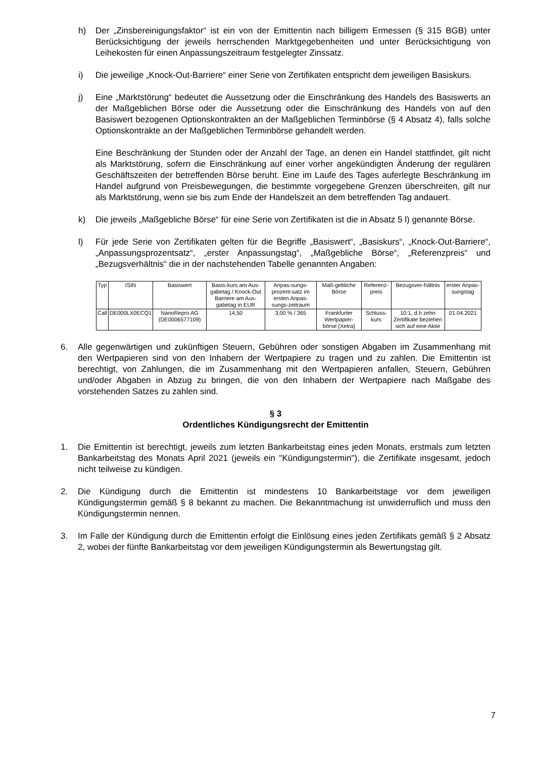h) Der „Zinsbereinigungsfaktor“ ist ein von der Emittentin nach billigem Ermessen (§ 315 BGB) unter Berücksichtigung der jeweils herrschenden Marktgegebenheiten und unter Berücksichtigung von Leihekosten für einen Anpassungszeitraum festgelegter Zinssatz.
i) Die jeweilige „Knock-Out-Barriere“ einer Serie von Zertifikaten entspricht dem jeweiligen Basiskurs.
j) Eine „Marktstörung“ bedeutet die Aussetzung oder die Einschränkung des Handels des Basiswerts an der Maßgeblichen Börse oder die Aussetzung oder die Einschränkung des Handels von auf den Basiswert bezogenen Optionskontrakten an der Maßgeblichen Terminbörse (§ 4 Absatz 4), falls solche Optionskontrakte an der Maßgeblichen Terminbörse gehandelt werden.
Eine Beschränkung der Stunden oder der Anzahl der Tage, an denen ein Handel stattfindet, gilt nicht als Marktstörung, sofern die Einschränkung auf einer vorher angekündigten Änderung der regulären Geschäftszeiten der betreffenden Börse beruht. Eine im Laufe des Tages auferlegte Beschränkung im Handel aufgrund von Preisbewegungen, die bestimmte vorgegebene Grenzen überschreiten, gilt nur als Marktstörung, wenn sie bis zum Ende der Handelszeit an dem betreffenden Tag andauert.
k) Die jeweils „Maßgebliche Börse“ für eine Serie von Zertifikaten ist die in Absatz 5 l) genannte Börse.
l) Für jede Serie von Zertifikaten gelten für die Begriffe „Basiswert“, „Basiskurs“, „Knock-Out-Barriere“, „Anpassungsprozentsatz“, „erster Anpassungstag“, „Maßgebliche Börse“, „Referenzpreis“ und „Bezugsverhältnis“ die in der nachstehenden Tabelle genannten Angaben:
| Typ | ISIN | Basiswert | Basis-kurs am Aus-gabetag / Knock-Out Barriere am Aus-gabetag in EUR | Anpas-sungs-prozent-satz im ersten Anpas-sungs-zeitraum | Maß-gebliche Börse | Referenz-preis | Bezugsver-hältnis | erster Anpas-sungstag |
| --- | --- | --- | --- | --- | --- | --- | --- | --- |
| Call | DE000LX0ECQ1 | NanoRepro AG (DE0006577109) | 14,50 | 3,00 % / 365 | Frankfurter Wertpapier-börse (Xetra) | Schluss-kurs | 10:1, d.h zehn Zertifikate beziehen sich auf eine Aktie | 01.04.2021 |
6. Alle gegenwärtigen und zukünftigen Steuern, Gebühren oder sonstigen Abgaben im Zusammenhang mit den Wertpapieren sind von den Inhabern der Wertpapiere zu tragen und zu zahlen. Die Emittentin ist berechtigt, von Zahlungen, die im Zusammenhang mit den Wertpapieren anfallen, Steuern, Gebühren und/oder Abgaben in Abzug zu bringen, die von den Inhabern der Wertpapiere nach Maßgabe des vorstehenden Satzes zu zahlen sind.
§ 3
Ordentliches Kündigungsrecht der Emittentin
1. Die Emittentin ist berechtigt, jeweils zum letzten Bankarbeitstag eines jeden Monats, erstmals zum letzten Bankarbeitstag des Monats April 2021 (jeweils ein "Kündigungstermin"), die Zertifikate insgesamt, jedoch nicht teilweise zu kündigen.
2. Die Kündigung durch die Emittentin ist mindestens 10 Bankarbeitstage vor dem jeweiligen Kündigungstermin gemäß § 8 bekannt zu machen. Die Bekanntmachung ist unwiderruflich und muss den Kündigungstermin nennen.
3. Im Falle der Kündigung durch die Emittentin erfolgt die Einlösung eines jeden Zertifikats gemäß § 2 Absatz 2, wobei der fünfte Bankarbeitstag vor dem jeweiligen Kündigungstermin als Bewertungstag gilt.
7